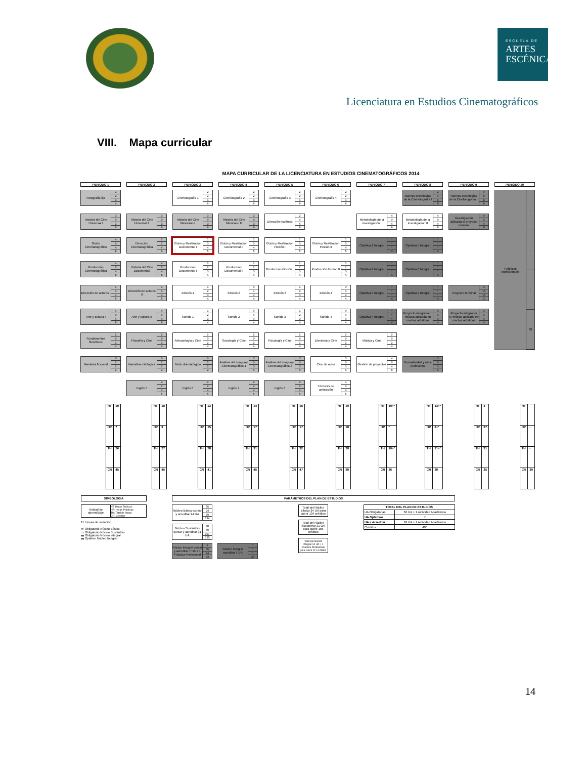ESCUELA DE
ARTES
ESCÉNICAS
Licenciatura en Estudios Cinematográficos
VIII. Mapa curricular
MAPA CURRICULAR DE LA LICENCIATURA EN ESTUDIOS CINEMATOGRÁFICOS 2014
| PERIODO 1 | PERIODO 2 | PERIODO 3 | PERIODO 4 | PERIODO 5 | PERIODO 6 | PERIODO 7 | PERIODO 8 | PERIODO 9 | PERIODO 10 |
| --- | --- | --- | --- | --- | --- | --- | --- | --- | --- |
| Fotografía fija 1 2 3 4 | | Cinefotografía 1 2 2 4 6 | Cinefotografía 2 2 2 4 6 | Cinefotografía 3 2 2 4 6 | Cinefotografía 4 2 2 4 6 | | Nuevas tecnologías de la Cinefotografía I 2 4 6 8 | Nuevas tecnologías de la Cinefotografía II 0 8 8 8 | Prácticas profesionales - - - 30 |
| Historia del Cine Universal I 3 0 3 6 | Historia del Cine Universal II 3 0 3 6 | Historia del Cine Mexicano I 3 0 3 6 | Historia del Cine Mexicano II 3 0 3 6 | Dirección escénica 2 4 6 8 | | Metodología de la investigación I 4 0 4 8 | Metodología de la investigación II 4 0 4 8 | Investigación aplicada al proyecto terminal 4 0 4 8 | |
| Guión Cinematográfico 4 0 4 8 | Dirección Cinematográfica 2 2 4 6 | Guión y Realización Documental I 1 3 4 5 | Guión y Realización Documental II 1 3 4 5 | Guión y Realización Ficción I 1 3 4 5 | Guión y Realización Ficción II 1 3 4 5 | Optativa 1 Integral * * * 4 | Optativa 5 Integral * * * 4 | | |
| Producción Cinematográfica 4 0 4 8 | Historia del Cine Documental 4 0 4 8 | Producción Documental I 1 2 3 4 | Producción Documental II 1 2 3 4 | Producción Ficción I 1 2 3 4 | Producción Ficción II 1 2 3 4 | Optativa 2 Integral * * * 4 | Optativa 6 Integral * * * 4 | | |
| Dirección de actores I 1 3 4 5 | Dirección de actores II 1 3 4 5 | Edición 1 1 2 3 4 | Edición 2 0 4 4 4 | Edición 3 1 2 3 4 | Edición 4 0 4 4 4 | Optativa 3 Integral * * * 4 | Optativa 7 Integral * * * 4 | Proyecto terminal 0 15 15 15 | |
| Arte y cultura I 4 0 4 8 | Arte y cultura II 4 0 4 8 | Sonido 1 1 2 3 4 | Sonido 2 0 4 4 4 | Sonido 3 1 2 3 4 | Sonido 4 0 4 4 4 | Optativa 4 Integral * * * 4 | Proyecto integrador I: música aplicada en medios artísticos 0 4 4 4 | Proyecto integrador II: música aplicada en medios artísticos 0 4 4 4 | |
| Fundamentos filosóficos 2 0 2 4 | Filosofía y Cine 2 0 2 4 | Antropología y Cine 2 0 2 4 | Sociología y Cine 2 0 2 4 | Psicología y Cine 2 0 2 4 | Literatura y Cine 2 0 2 4 | Música y Cine 2 0 2 4 | | | |
| Narrativa ficcional 0 2 2 2 | Narrativa mitológica 0 2 2 2 | Texto dramatúrgico 0 2 2 2 | Análisis del Lenguaje Cinematográfico 1 3 0 3 6 | Análisis del Lenguaje Cinematográfico 2 3 0 3 6 | Cine de autor 3 0 3 6 | Gestión de proyectos 4 0 4 8 | Normatividad y ética profesional 3 0 3 6 | | |
| | Inglés 5 2 2 4 6 | Inglés 6 2 2 4 6 | Inglés 7 2 2 4 6 | Inglés 8 2 2 4 6 | Técnicas de animación 1 3 4 5 | | | | |
| / HT / 19 / / HP / 7 / / TH / 26 / / CR / 45 / | / HT / 18 / / HP / 9 / / TH / 27 / / CR / 45 / | / HT / 13 / / HP / 15 / / TH / 28 / / CR / 41 / | / HT / 14 / / HP / 17 / / TH / 31 / / CR / 45 / | / HT / 15 / / HP / 17 / / TH / 32 / / CR / 47 / | / HT / 10 / / HP / 18 / / TH / 28 / / CR / 38 / | / HT / 10+* / / HP / * / / TH / 10+* / / CR / 36 / | / HT / 13+* / / HP / 8+* / / TH / 21+* / / CR / 38 / | / HT / 4 / / HP / 27 / / TH / 31 / / CR / 35 / | / HT / - / / HP / - / / TH / - / / CR / 30 / |
SIMBOLOGÍA
Unidad de aprendizaje
HT: Horas Teóricas
HP: Horas Prácticas
TH: Total de Horas
CR: Créditos
11 Líneas de seriación →
▭ Obligatorio Núcleo Básico
▭ Obligatorio Núcleo Sustantivo
▬ Obligatorio Núcleo Integral
▬ Optativo Núcleo Integral
PARÁMETROS DEL PLAN DE ESTUDIOS
Núcleo Básico cursar y acreditar 24 UA
55
24
79
134
Núcleo Sustantivo cursar y acreditar 31 UA
48
59
107
155
Núcleo Integral cursar y acreditar 7 UA + 1 Práctica Profesional
9
35
44
83
Núcleo Integral acreditar 7 UA
*
*
*
28
Total del Núcleo Básico 24 UA para cubrir 134 créditos
Total del Núcleo Sustantivo 31 UA para cubrir 155 créditos
Total del Núcleo Integral 14 UA + 1 Práctica Profesional para cubrir 111 créditos
| TOTAL DEL PLAN DE ESTUDIOS | |
| --- | --- |
| UA Obligatorias | 62 UA + 1 Actividad Académica |
| UA Optativas | 7 |
| UA a Acreditar | 69 UA + 1 Actividad Académica |
| Créditos | 400 |
14